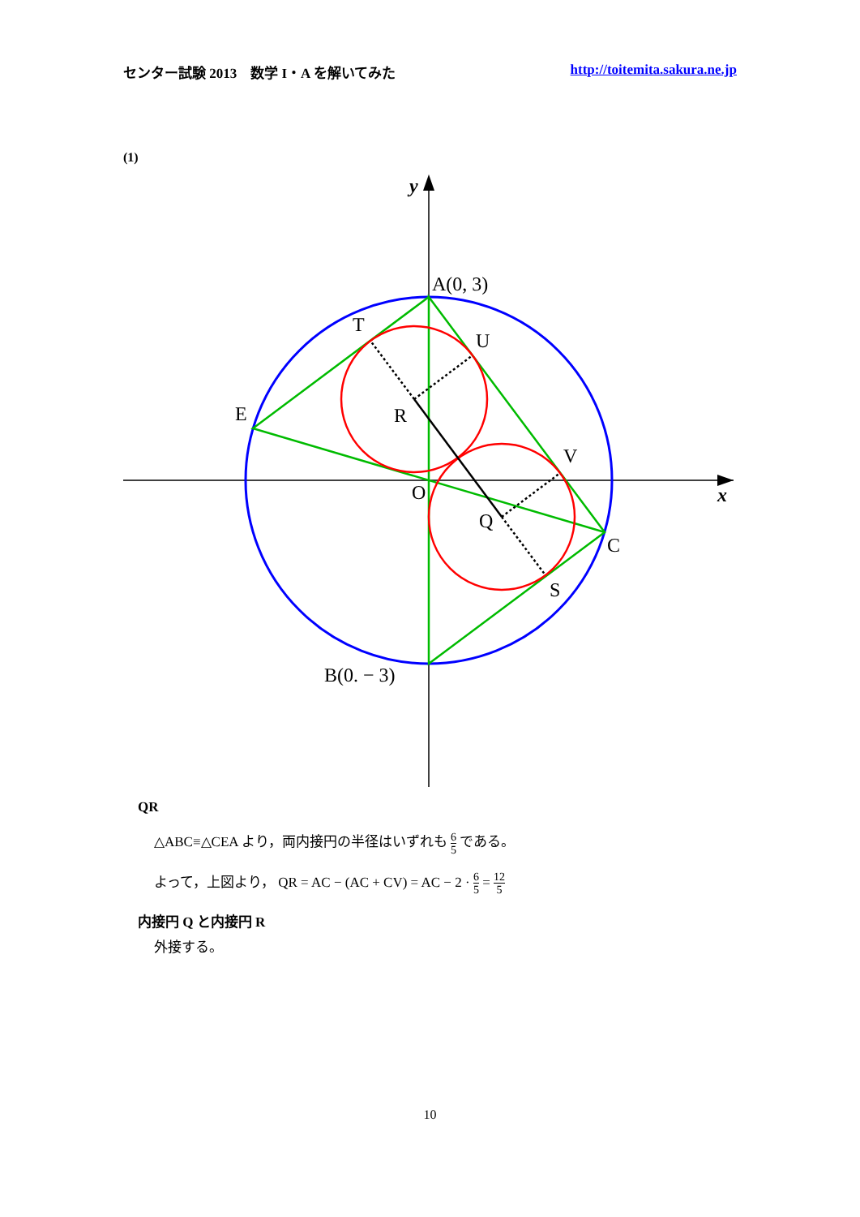センター試験 2013　数学 I・A を解いてみた http://toitemita.sakura.ne.jp
(1)
A(0, 3)
T
U
E
R
V
O
Q
C
S
B(0. − 3)
y
x
QR
△ABC≡△CEA より，両内接円の半径はいずれも 6 5 である。
よって，上図より， QR = AC − (AC + CV) = AC − 2 · 6 5 = 12 5
内接円 Q と内接円 R
外接する。
10